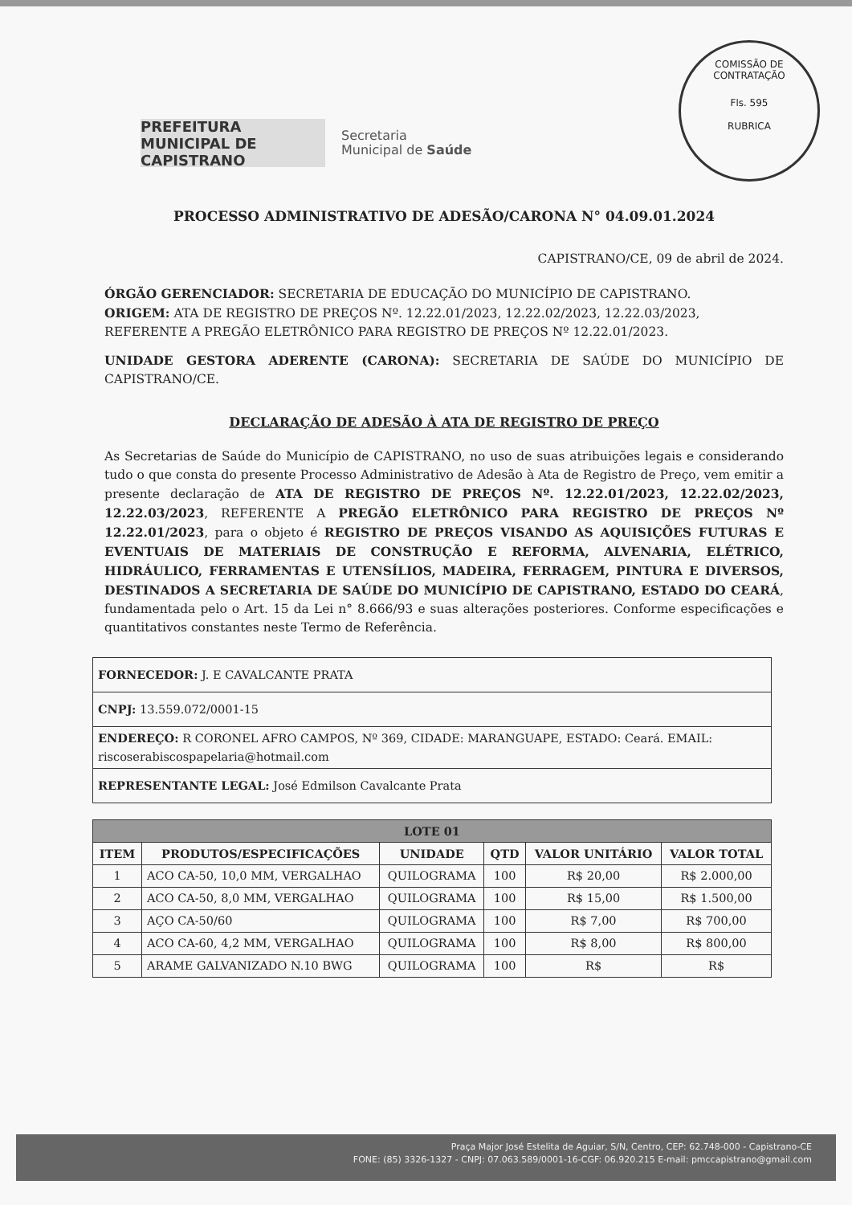COMISSÃO DE CONTRATAÇÃO
Fls. 595
RUBRICA
PREFEITURA MUNICIPAL DE CAPISTRANO
Secretaria
Municipal de Saúde
PROCESSO ADMINISTRATIVO DE ADESÃO/CARONA N° 04.09.01.2024
CAPISTRANO/CE, 09 de abril de 2024.
ÓRGÃO GERENCIADOR: SECRETARIA DE EDUCAÇÃO DO MUNICÍPIO DE CAPISTRANO.
ORIGEM: ATA DE REGISTRO DE PREÇOS Nº. 12.22.01/2023, 12.22.02/2023, 12.22.03/2023, REFERENTE A PREGÃO ELETRÔNICO PARA REGISTRO DE PREÇOS Nº 12.22.01/2023.
UNIDADE GESTORA ADERENTE (CARONA): SECRETARIA DE SAÚDE DO MUNICÍPIO DE CAPISTRANO/CE.
DECLARAÇÃO DE ADESÃO À ATA DE REGISTRO DE PREÇO
As Secretarias de Saúde do Município de CAPISTRANO, no uso de suas atribuições legais e considerando tudo o que consta do presente Processo Administrativo de Adesão à Ata de Registro de Preço, vem emitir a presente declaração de ATA DE REGISTRO DE PREÇOS Nº. 12.22.01/2023, 12.22.02/2023, 12.22.03/2023, REFERENTE A PREGÃO ELETRÔNICO PARA REGISTRO DE PREÇOS Nº 12.22.01/2023, para o objeto é REGISTRO DE PREÇOS VISANDO AS AQUISIÇÕES FUTURAS E EVENTUAIS DE MATERIAIS DE CONSTRUÇÃO E REFORMA, ALVENARIA, ELÉTRICO, HIDRÁULICO, FERRAMENTAS E UTENSÍLIOS, MADEIRA, FERRAGEM, PINTURA E DIVERSOS, DESTINADOS A SECRETARIA DE SAÚDE DO MUNICÍPIO DE CAPISTRANO, ESTADO DO CEARÁ, fundamentada pelo o Art. 15 da Lei n° 8.666/93 e suas alterações posteriores. Conforme especificações e quantitativos constantes neste Termo de Referência.
| FORNECEDOR: J. E CAVALCANTE PRATA |
| CNPJ: 13.559.072/0001-15 |
| ENDEREÇO: R CORONEL AFRO CAMPOS, Nº 369, CIDADE: MARANGUAPE, ESTADO: Ceará. EMAIL: riscoserabiscospapelaria@hotmail.com |
| REPRESENTANTE LEGAL: José Edmilson Cavalcante Prata |
| LOTE 01 | | | | | |
| --- | --- | --- | --- | --- | --- |
| ITEM | PRODUTOS/ESPECIFICAÇÕES | UNIDADE | QTD | VALOR UNITÁRIO | VALOR TOTAL |
| 1 | ACO CA-50, 10,0 MM, VERGALHAO | QUILOGRAMA | 100 | R$ 20,00 | R$ 2.000,00 |
| 2 | ACO CA-50, 8,0 MM, VERGALHAO | QUILOGRAMA | 100 | R$ 15,00 | R$ 1.500,00 |
| 3 | AÇO CA-50/60 | QUILOGRAMA | 100 | R$ 7,00 | R$ 700,00 |
| 4 | ACO CA-60, 4,2 MM, VERGALHAO | QUILOGRAMA | 100 | R$ 8,00 | R$ 800,00 |
| 5 | ARAME GALVANIZADO N.10 BWG | QUILOGRAMA | 100 | R$ | R$ |
Praça Major José Estelita de Aguiar, S/N, Centro, CEP: 62.748-000 - Capistrano-CE
FONE: (85) 3326-1327 - CNPJ: 07.063.589/0001-16-CGF: 06.920.215 E-mail: pmccapistrano@gmail.com